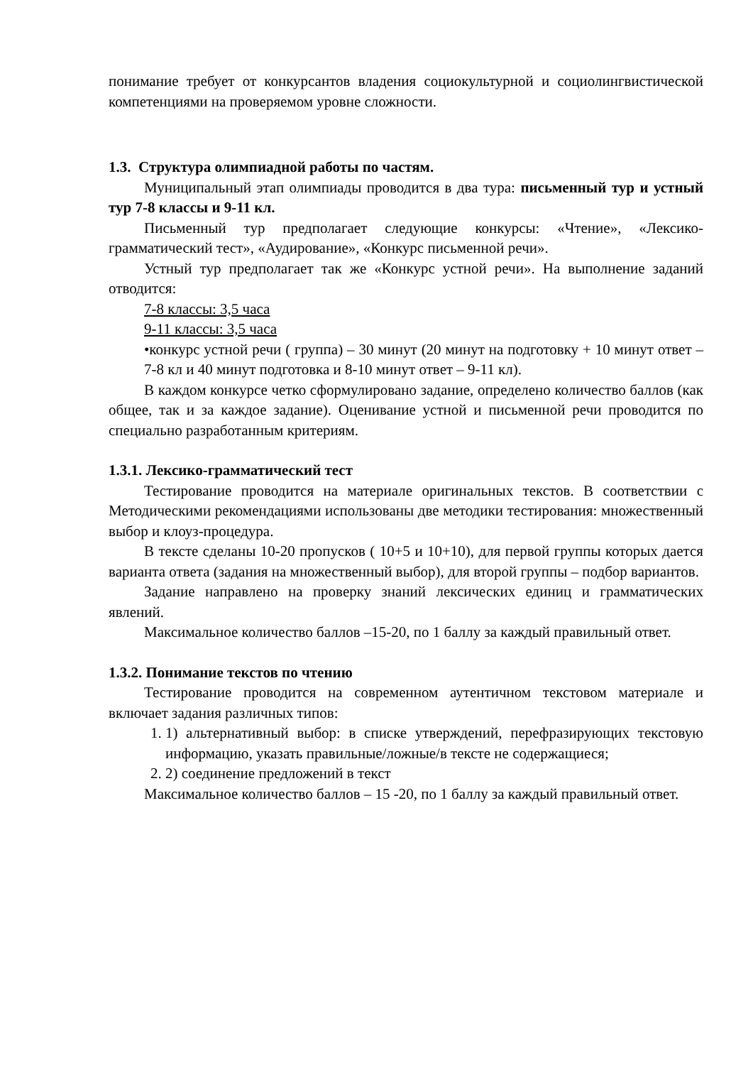понимание требует от конкурсантов владения социокультурной и социолингвистической компетенциями на проверяемом уровне сложности.
1.3. Структура олимпиадной работы по частям.
Муниципальный этап олимпиады проводится в два тура: письменный тур и устный тур 7-8 классы и 9-11 кл.
Письменный тур предполагает следующие конкурсы: «Чтение», «Лексико-грамматический тест», «Аудирование», «Конкурс письменной речи».
Устный тур предполагает так же «Конкурс устной речи». На выполнение заданий отводится:
7-8 классы: 3,5 часа
9-11 классы: 3,5 часа
•конкурс устной речи ( группа) – 30 минут (20 минут на подготовку + 10 минут ответ – 7-8 кл и 40 минут подготовка и 8-10 минут ответ – 9-11 кл).
В каждом конкурсе четко сформулировано задание, определено количество баллов (как общее, так и за каждое задание). Оценивание устной и письменной речи проводится по специально разработанным критериям.
1.3.1. Лексико-грамматический тест
Тестирование проводится на материале оригинальных текстов. В соответствии с Методическими рекомендациями использованы две методики тестирования: множественный выбор и клоуз-процедура.
В тексте сделаны 10-20 пропусков ( 10+5 и 10+10), для первой группы которых дается варианта ответа (задания на множественный выбор), для второй группы – подбор вариантов.
Задание направлено на проверку знаний лексических единиц и грамматических явлений.
Максимальное количество баллов –15-20, по 1 баллу за каждый правильный ответ.
1.3.2. Понимание текстов по чтению
Тестирование проводится на современном аутентичном текстовом материале и включает задания различных типов:
1. 1) альтернативный выбор: в списке утверждений, перефразирующих текстовую информацию, указать правильные/ложные/в тексте не содержащиеся;
2. 2) соединение предложений в текст
Максимальное количество баллов – 15 -20, по 1 баллу за каждый правильный ответ.